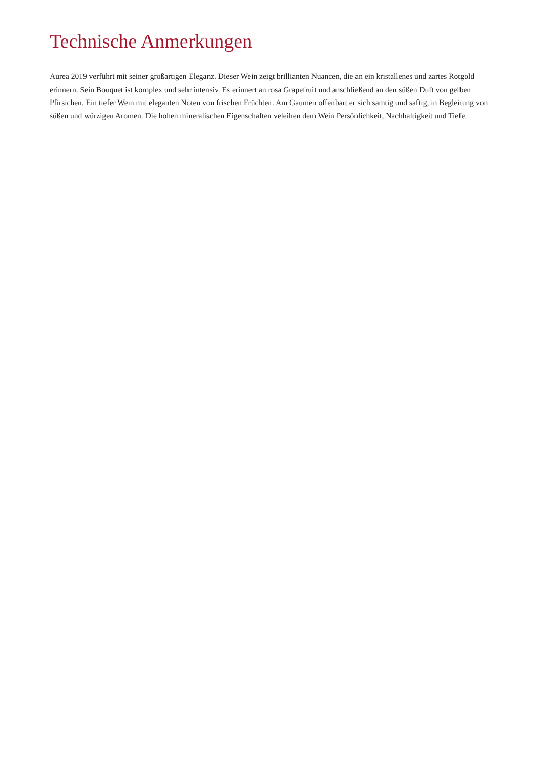Technische Anmerkungen
Aurea 2019 verführt mit seiner großartigen Eleganz. Dieser Wein zeigt brillianten Nuancen, die an ein kristallenes und zartes Rotgold erinnern. Sein Bouquet ist komplex und sehr intensiv. Es erinnert an rosa Grapefruit und anschließend an den süßen Duft von gelben Pfirsichen. Ein tiefer Wein mit eleganten Noten von frischen Früchten. Am Gaumen offenbart er sich samtig und saftig, in Begleitung von süßen und würzigen Aromen. Die hohen mineralischen Eigenschaften veleihen dem Wein Persönlichkeit, Nachhaltigkeit und Tiefe.